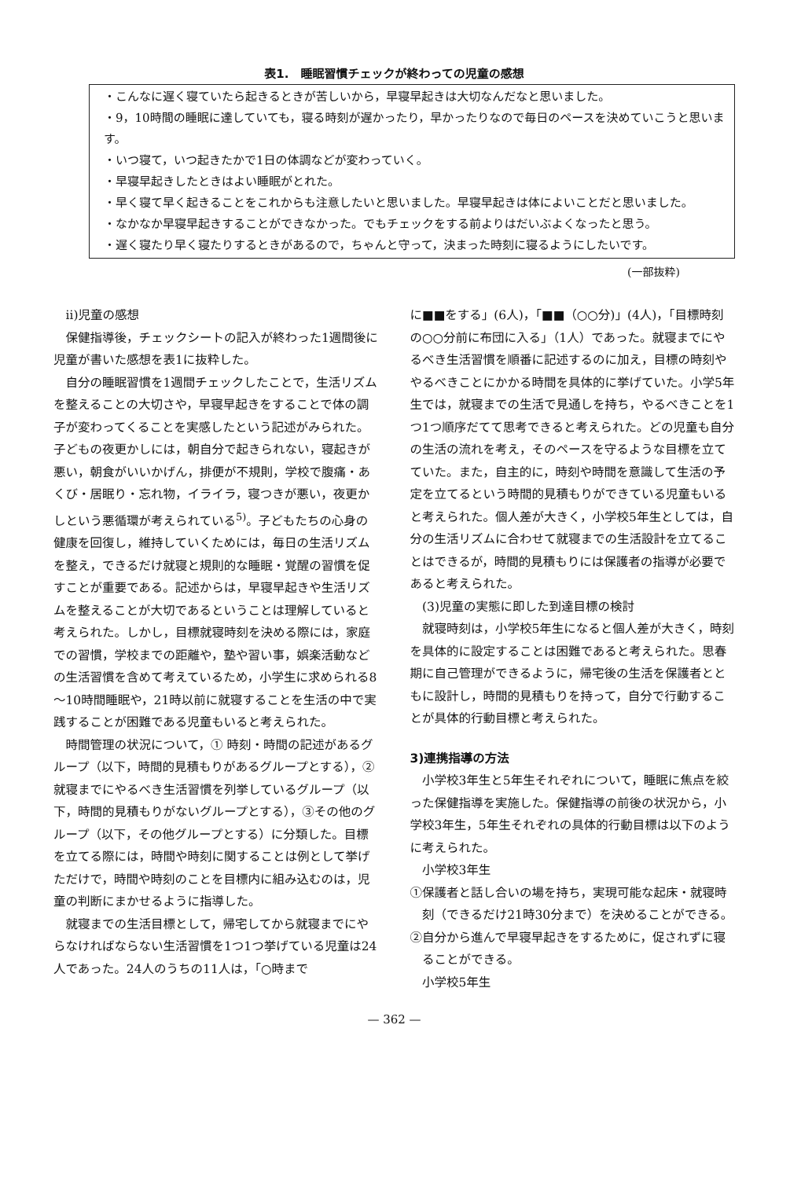表1.　睡眠習慣チェックが終わっての児童の感想
| ・こんなに遅く寝ていたら起きるときが苦しいから，早寝早起きは大切なんだなと思いました。 ・9，10時間の睡眠に達していても，寝る時刻が遅かったり，早かったりなので毎日のペースを決めていこうと思います。 ・いつ寝て，いつ起きたかで1日の体調などが変わっていく。 ・早寝早起きしたときはよい睡眠がとれた。 ・早く寝て早く起きることをこれからも注意したいと思いました。早寝早起きは体によいことだと思いました。 ・なかなか早寝早起きすることができなかった。でもチェックをする前よりはだいぶよくなったと思う。 ・遅く寝たり早く寝たりするときがあるので，ちゃんと守って，決まった時刻に寝るようにしたいです。 |
(一部抜粋)
ⅱ)児童の感想
保健指導後，チェックシートの記入が終わった1週間後に児童が書いた感想を表1に抜粋した。
自分の睡眠習慣を1週間チェックしたことで，生活リズムを整えることの大切さや，早寝早起きをすることで体の調子が変わってくることを実感したという記述がみられた。子どもの夜更かしには，朝自分で起きられない，寝起きが悪い，朝食がいいかげん，排便が不規則，学校で腹痛・あくび・居眠り・忘れ物，イライラ，寝つきが悪い，夜更かしという悪循環が考えられている<sup>5)</sup>。子どもたちの心身の健康を回復し，維持していくためには，毎日の生活リズムを整え，できるだけ就寝と規則的な睡眠・覚醒の習慣を促すことが重要である。記述からは，早寝早起きや生活リズムを整えることが大切であるということは理解していると考えられた。しかし，目標就寝時刻を決める際には，家庭での習慣，学校までの距離や，塾や習い事，娯楽活動などの生活習慣を含めて考えているため，小学生に求められる8～10時間睡眠や，21時以前に就寝することを生活の中で実践することが困難である児童もいると考えられた。
時間管理の状況について，① 時刻・時間の記述があるグループ（以下，時間的見積もりがあるグループとする），②就寝までにやるべき生活習慣を列挙しているグループ（以下，時間的見積もりがないグループとする），③その他のグループ（以下，その他グループとする）に分類した。目標を立てる際には，時間や時刻に関することは例として挙げただけで，時間や時刻のことを目標内に組み込むのは，児童の判断にまかせるように指導した。
就寝までの生活目標として，帰宅してから就寝までにやらなければならない生活習慣を1つ1つ挙げている児童は24人であった。24人のうちの11人は，「○時まで
に■■をする」(6人)，「■■（○○分)」(4人)，「目標時刻の○○分前に布団に入る」（1人）であった。就寝までにやるべき生活習慣を順番に記述するのに加え，目標の時刻ややるべきことにかかる時間を具体的に挙げていた。小学5年生では，就寝までの生活で見通しを持ち，やるべきことを1つ1つ順序だてて思考できると考えられた。どの児童も自分の生活の流れを考え，そのペースを守るような目標を立てていた。また，自主的に，時刻や時間を意識して生活の予定を立てるという時間的見積もりができている児童もいると考えられた。個人差が大きく，小学校5年生としては，自分の生活リズムに合わせて就寝までの生活設計を立てることはできるが，時間的見積もりには保護者の指導が必要であると考えられた。
(3)児童の実態に即した到達目標の検討
就寝時刻は，小学校5年生になると個人差が大きく，時刻を具体的に設定することは困難であると考えられた。思春期に自己管理ができるように，帰宅後の生活を保護者とともに設計し，時間的見積もりを持って，自分で行動することが具体的行動目標と考えられた。
3)連携指導の方法
小学校3年生と5年生それぞれについて，睡眠に焦点を絞った保健指導を実施した。保健指導の前後の状況から，小学校3年生，5年生それぞれの具体的行動目標は以下のように考えられた。
小学校3年生
①保護者と話し合いの場を持ち，実現可能な起床・就寝時刻（できるだけ21時30分まで）を決めることができる。
②自分から進んで早寝早起きをするために，促されずに寝ることができる。
小学校5年生
— 362 —